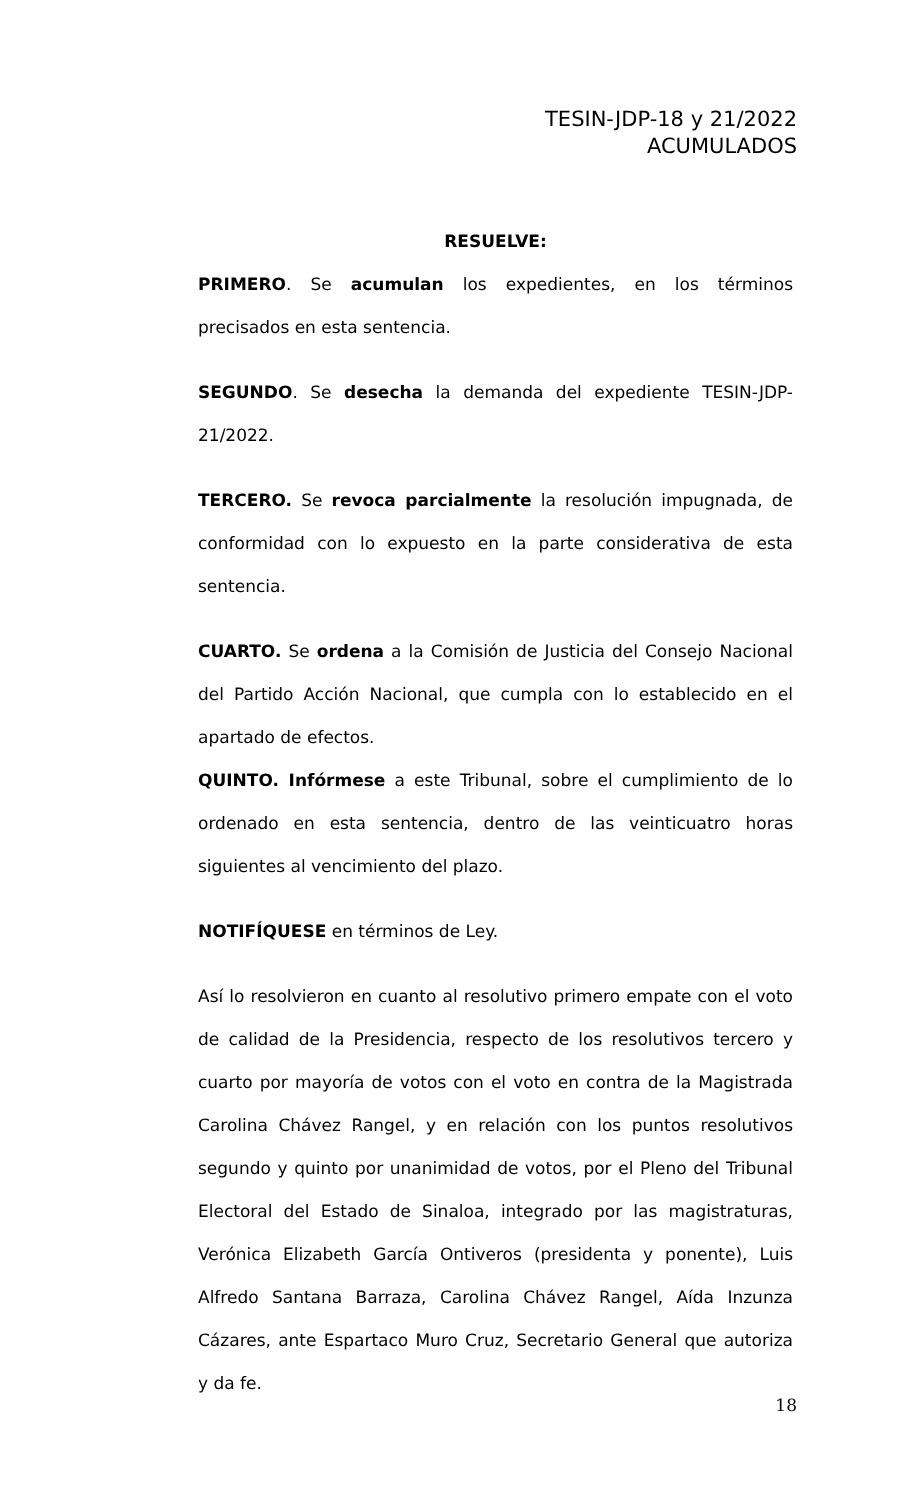TESIN-JDP-18 y 21/2022
ACUMULADOS
RESUELVE:
PRIMERO. Se acumulan los expedientes, en los términos precisados en esta sentencia.
SEGUNDO. Se desecha la demanda del expediente TESIN-JDP-21/2022.
TERCERO. Se revoca parcialmente la resolución impugnada, de conformidad con lo expuesto en la parte considerativa de esta sentencia.
CUARTO. Se ordena a la Comisión de Justicia del Consejo Nacional del Partido Acción Nacional, que cumpla con lo establecido en el apartado de efectos.
QUINTO. Infórmese a este Tribunal, sobre el cumplimiento de lo ordenado en esta sentencia, dentro de las veinticuatro horas siguientes al vencimiento del plazo.
NOTIFÍQUESE en términos de Ley.
Así lo resolvieron en cuanto al resolutivo primero empate con el voto de calidad de la Presidencia, respecto de los resolutivos tercero y cuarto por mayoría de votos con el voto en contra de la Magistrada Carolina Chávez Rangel, y en relación con los puntos resolutivos segundo y quinto por unanimidad de votos, por el Pleno del Tribunal Electoral del Estado de Sinaloa, integrado por las magistraturas, Verónica Elizabeth García Ontiveros (presidenta y ponente), Luis Alfredo Santana Barraza, Carolina Chávez Rangel, Aída Inzunza Cázares, ante Espartaco Muro Cruz, Secretario General que autoriza y da fe.
18